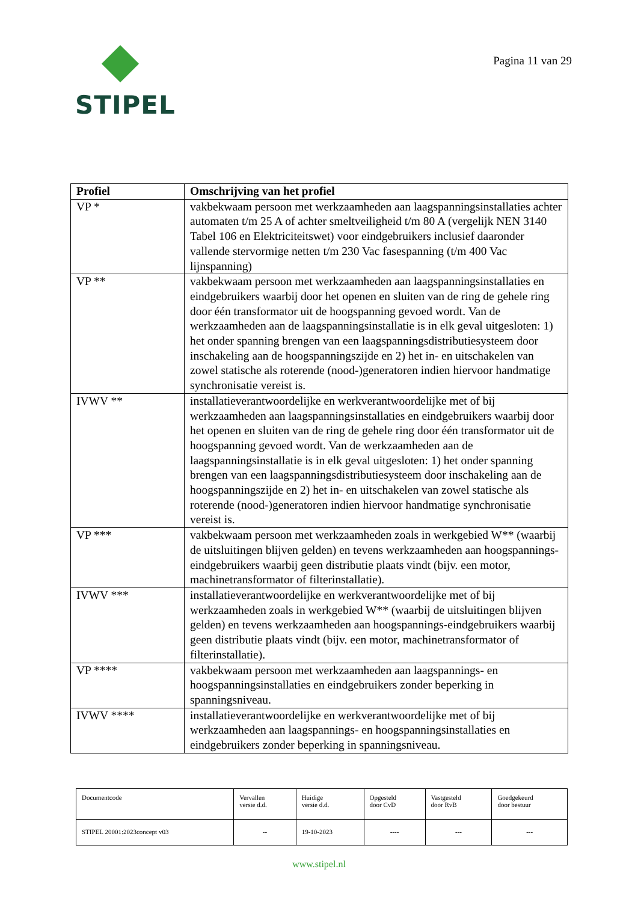STIPEL
Pagina 11 van 29
| Profiel | Omschrijving van het profiel |
| --- | --- |
| VP * | vakbekwaam persoon met werkzaamheden aan laagspanningsinstallaties achter automaten t/m 25 A of achter smeltveiligheid t/m 80 A (vergelijk NEN 3140 Tabel 106 en Elektriciteitswet) voor eindgebruikers inclusief daaronder vallende stervormige netten t/m 230 Vac fasespanning (t/m 400 Vac lijnspanning) |
| VP ** | vakbekwaam persoon met werkzaamheden aan laagspanningsinstallaties en eindgebruikers waarbij door het openen en sluiten van de ring de gehele ring door één transformator uit de hoogspanning gevoed wordt. Van de werkzaamheden aan de laagspanningsinstallatie is in elk geval uitgesloten: 1) het onder spanning brengen van een laagspanningsdistributiesysteem door inschakeling aan de hoogspanningszijde en 2) het in- en uitschakelen van zowel statische als roterende (nood-)generatoren indien hiervoor handmatige synchronisatie vereist is. |
| IVWV ** | installatieverantwoordelijke en werkverantwoordelijke met of bij werkzaamheden aan laagspanningsinstallaties en eindgebruikers waarbij door het openen en sluiten van de ring de gehele ring door één transformator uit de hoogspanning gevoed wordt. Van de werkzaamheden aan de laagspanningsinstallatie is in elk geval uitgesloten: 1) het onder spanning brengen van een laagspanningsdistributiesysteem door inschakeling aan de hoogspanningszijde en 2) het in- en uitschakelen van zowel statische als roterende (nood-)generatoren indien hiervoor handmatige synchronisatie vereist is. |
| VP *** | vakbekwaam persoon met werkzaamheden zoals in werkgebied W** (waarbij de uitsluitingen blijven gelden) en tevens werkzaamheden aan hoogspannings-eindgebruikers waarbij geen distributie plaats vindt (bijv. een motor, machinetransformator of filterinstallatie). |
| IVWV *** | installatieverantwoordelijke en werkverantwoordelijke met of bij werkzaamheden zoals in werkgebied W** (waarbij de uitsluitingen blijven gelden) en tevens werkzaamheden aan hoogspannings-eindgebruikers waarbij geen distributie plaats vindt (bijv. een motor, machinetransformator of filterinstallatie). |
| VP **** | vakbekwaam persoon met werkzaamheden aan laagspannings- en hoogspanningsinstallaties en eindgebruikers zonder beperking in spanningsniveau. |
| IVWV **** | installatieverantwoordelijke en werkverantwoordelijke met of bij werkzaamheden aan laagspannings- en hoogspanningsinstallaties en eindgebruikers zonder beperking in spanningsniveau. |
| Documentcode | Vervallen versie d.d. | Huidige versie d.d. | Opgesteld door CvD | Vastgesteld door RvB | Goedgekeurd door bestuur |
| STIPEL 20001:2023concept v03 | -- | 19-10-2023 | ---- | --- | --- |
www.stipel.nl